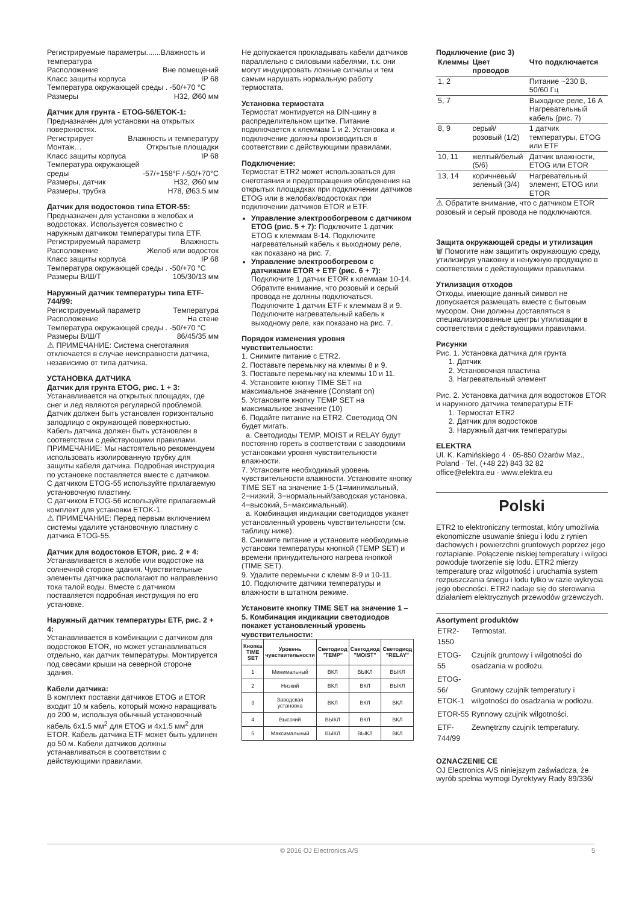Регистрируемые параметры.......Влажность и температура
Расположение Вне помещений
Класс защиты корпуса IP 68
Температура окружающей среды . -50/+70 °C
Размеры H32, Ø60 мм
Датчик для грунта - ETOG-56/ETOK-1:
Предназначен для установки на открытых поверхностях.
Регистрирует Влажность и температуру
Монтаж… Открытые площадки
Класс защиты корпуса IP 68
Температура окружающей
среды -57/+158°F /-50/+70°C
Размеры, датчик H32, Ø60 мм
Размеры, трубка H78, Ø63.5 мм
Датчик для водостоков типа ETOR-55:
Предназначен для установки в желобах и водостоках. Используется совместно с наружным датчиком температуры типа ETF.
Регистрируемый параметр Влажность
Расположение Желоб или водосток
Класс защиты корпуса IP 68
Температура окружающей среды . -50/+70 °C
Размеры В/Ш/Т 105/30/13 мм
Наружный датчик температуры типа ETF-744/99:
Регистрируемый параметр Температура
Расположение На стене
Температура окружающей среды . -50/+70 °C
Размеры В/Ш/Т 86/45/35 мм
⚠ ПРИМЕЧАНИЕ: Система снеготаяния отключается в случае неисправности датчика, независимо от типа датчика.
УСТАНОВКА ДАТЧИКА
Датчик для грунта ETOG, рис. 1 + 3:
Устанавливается на открытых площадях, где снег и лед являются регулярной проблемой. Датчик должен быть установлен горизонтально заподлицо с окружающей поверхностью.
Кабель датчика должен быть установлен в соответствии с действующими правилами. ПРИМЕЧАНИЕ: Мы настоятельно рекомендуем использовать изолированную трубку для защиты кабеля датчика. Подробная инструкция по установке поставляется вместе с датчиком.
С датчиком ETOG-55 используйте прилагаемую установочную пластину.
С датчиком ETOG-56 используйте прилагаемый комплект для установки ETOK-1.
⚠ ПРИМЕЧАНИЕ: Перед первым включением системы удалите установочную пластину с датчика ETOG-55.
Датчик для водостоков ETOR, рис. 2 + 4:
Устанавливается в желобе или водостоке на солнечной стороне здания. Чувствительные элементы датчика располагают по направлению тока талой воды. Вместе с датчиком поставляется подробная инструкция по его установке.
Наружный датчик температуры ETF, рис. 2 + 4:
Устанавливается в комбинации с датчиком для водостоков ETOR, но может устанавливаться отдельно, как датчик температуры. Монтируется под свесами крыши на северной стороне здания.
Кабели датчика:
В комплект поставки датчиков ETOG и ETOR входит 10 м кабель, который можно наращивать до 200 м, используя обычный установочный кабель 6x1.5 мм<sup>2</sup> для ETOG и 4x1.5 мм<sup>2</sup> для ETOR. Кабель датчика ETF может быть удлинен до 50 м. Кабели датчиков должны устанавливаться в соответствии с действующими правилами.
Не допускается прокладывать кабели датчиков параллельно с силовыми кабелями, т.к. они могут индуцировать ложные сигналы и тем самым нарушать нормальную работу термостата.
Установка термостата
Термостат монтируется на DIN-шину в распределительном щитке. Питание подключается к клеммам 1 и 2. Установка и подключение должны производиться в соответствии с действующими правилами.
Подключение:
Термостат ETR2 может использоваться для снеготаяния и предотвращения обледенения на открытых площадках при подключении датчиков ETOG или в желобах/водостоках при подключении датчиков ETOR и ETF.
Управление электрообогревом с датчиком ETOG (рис. 5 + 7): Подключите 1 датчик ETOG к клеммам 8-14. Подключите нагревательный кабель к выходному реле, как показано на рис. 7.
Управление электрообогревом с датчиками ETOR + ETF (рис. 6 + 7): Подключите 1 датчик ETOR к клеммам 10-14. Обратите внимание, что розовый и серый провода не должны подключаться. Подключите 1 датчик ETF к клеммам 8 и 9. Подключите нагревательный кабель к выходному реле, как показано на рис. 7.
Порядок изменения уровня чувствительности:
1. Снимите питание с ETR2.
2. Поставьте перемычку на клеммы 8 и 9.
3. Поставьте перемычку на клеммы 10 и 11.
4. Установите кнопку TIME SET на максимальное значение (Constant on)
5. Установите кнопку TEMP SET на максимальное значение (10)
6. Подайте питание на ETR2. Светодиод ON будет мигать.
a. Светодиоды TEMP, MOIST и RELAY будут постоянно гореть в соответствии с заводскими установками уровня чувствительности влажности.
7. Установите необходимый уровень чувствительности влажности. Установите кнопку TIME SET на значение 1-5 (1=минимальный, 2=низкий, 3=нормальный/заводская установка, 4=высокий, 5=максимальный).
a. Комбинация индикации светодиодов укажет установленный уровень чувствительности (см. таблицу ниже).
8. Снимите питание и установите необходимые установки температуры кнопкой (TEMP SET) и времени принудительного нагрева кнопкой (TIME SET).
9. Удалите перемычки с клемм 8-9 и 10-11.
10. Подключите датчики температуры и влажности в штатном режиме.
Установите кнопку TIME SET на значение 1 – 5. Комбинация индикации светодиодов покажет установленный уровень чувствительности:
| Кнопка TIME SET | Уровень чувствительности | Светодиод "TEMP" | Светодиод "MOIST" | Светодиод "RELAY" |
| --- | --- | --- | --- | --- |
| 1 | Минимальный | ВКЛ | ВЫКЛ | ВЫКЛ |
| 2 | Низкий | ВКЛ | ВКЛ | ВЫКЛ |
| 3 | Заводская установка | ВКЛ | ВКЛ | ВКЛ |
| 4 | Высокий | ВЫКЛ | ВКЛ | ВКЛ |
| 5 | Максимальный | ВЫКЛ | ВЫКЛ | ВКЛ |
Подключение (рис 3)
| Клеммы | Цвет проводов | Что подключается |
| --- | --- | --- |
| 1, 2 | | Питание ~230 В, 50/60 Гц |
| 5, 7 | | Выходное реле, 16 А Нагревательный кабель (рис. 7) |
| 8, 9 | серый/розовый (1/2) | 1 датчик температуры, ETOG или ETF |
| 10, 11 | желтый/белый (5/6) | Датчик влажности, ETOG или ETOR |
| 13, 14 | коричневый/зеленый (3/4) | Нагревательный элемент, ETOG или ETOR |
⚠ Обратите внимание, что с датчиком ETOR розовый и серый провода не подключаются.
Защита окружающей среды и утилизация
🗑 Помогите нам защитить окружающую среду, утилизируя упаковку и ненужную продукцию в соответствии с действующими правилами.
Утилизация отходов
Отходы, имеющие данный символ не допускается размещать вместе с бытовым мусором. Они должны доставляться в специализированные центры утилизации в соответствии с действующими правилами.
Рисунки
Рис. 1. Установка датчика для грунта
1. Датчик
2. Установочная пластина
3. Нагревательный элемент
Рис. 2. Установка датчика для водостоков ETOR и наружного датчика температуры ETF
1. Термостат ETR2
2. Датчик для водостоков
3. Наружный датчик температуры
ELEKTRA
Ul. K. Kamińskiego 4 · 05-850 Ożarów Maz., Poland · Tel. (+48 22) 843 32 82
office@elektra.eu · www.elektra.eu
Polski
ETR2 to elektroniczny termostat, który umożliwia ekonomiczne usuwanie śniegu i lodu z rynien dachowych i powierzchni gruntowych poprzez jego roztapianie. Połączenie niskiej temperatury i wilgoci powoduje tworzenie się lodu. ETR2 mierzy temperaturę oraz wilgotność i uruchamia system rozpuszczania śniegu i lodu tylko w razie wykrycia jego obecności. ETR2 nadaje się do sterowania działaniem elektrycznych przewodów grzewczych.
Asortyment produktów
| ETR2-1550 | Termostat. |
| ETOG-55 | Czujnik gruntowy i wilgotności do osadzania w podłożu. |
| ETOG-56/ ETOK-1 | Gruntowy czujnik temperatury i wilgotności do osadzania w podłożu. |
| ETOR-55 | Rynnowy czujnik wilgotności. |
| ETF-744/99 | Zewnętrzny czujnik temperatury. |
OZNACZENIE CE
OJ Electronics A/S niniejszym zaświadcza, że wyrób spełnia wymogi Dyrektywy Rady 89/336/
© 2016 OJ Electronics A/S 5